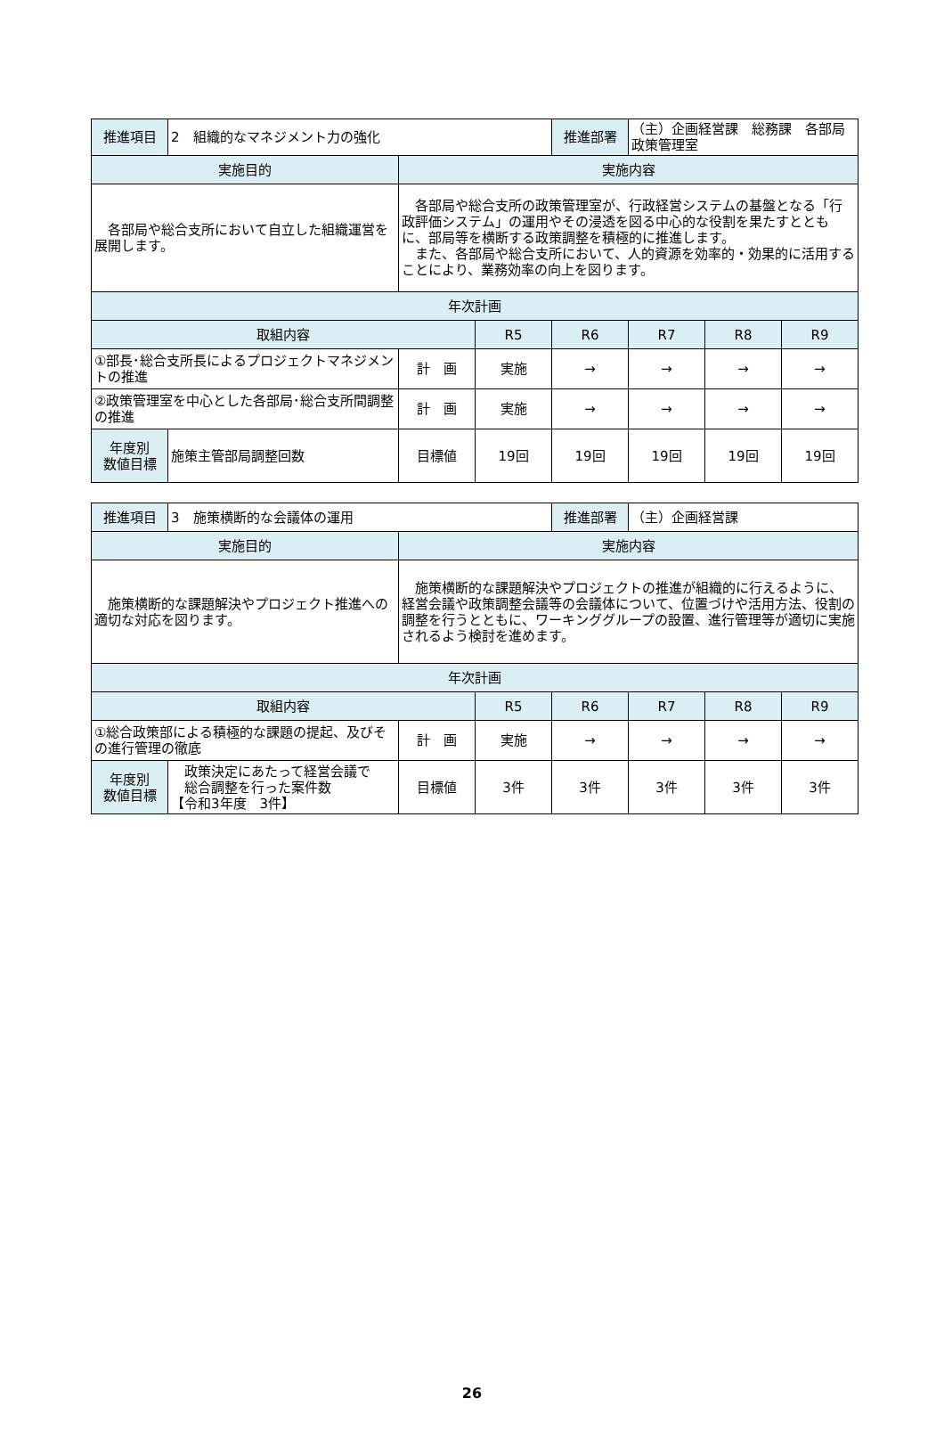| 推進項目 | 2 組織的なマネジメント力の強化 | | | 推進部署 | （主）企画経営課 総務課 各部局政策管理室 | | |
| 実施目的 | | 実施内容 | | | | | |
| 各部局や総合支所において自立した組織運営を展開します。 | | 各部局や総合支所の政策管理室が、行政経営システムの基盤となる「行政評価システム」の運用やその浸透を図る中心的な役割を果たすとともに、部局等を横断する政策調整を積極的に推進します。 また、各部局や総合支所において、人的資源を効率的・効果的に活用することにより、業務効率の向上を図ります。 | | | | | |
| 年次計画 | | | | | | | |
| 取組内容 | | | R5 | R6 | R7 | R8 | R9 |
| ①部長･総合支所長によるプロジェクトマネジメントの推進 | | 計 画 | 実施 | → | → | → | → |
| ②政策管理室を中心とした各部局･総合支所間調整の推進 | | 計 画 | 実施 | → | → | → | → |
| 年度別 数値目標 | 施策主管部局調整回数 | 目標値 | 19回 | 19回 | 19回 | 19回 | 19回 |
| 推進項目 | 3 施策横断的な会議体の運用 | | | 推進部署 | （主）企画経営課 | | |
| 実施目的 | | 実施内容 | | | | | |
| 施策横断的な課題解決やプロジェクト推進への適切な対応を図ります。 | | 施策横断的な課題解決やプロジェクトの推進が組織的に行えるように、経営会議や政策調整会議等の会議体について、位置づけや活用方法、役割の調整を行うとともに、ワーキンググループの設置、進行管理等が適切に実施されるよう検討を進めます。 | | | | | |
| 年次計画 | | | | | | | |
| 取組内容 | | | R5 | R6 | R7 | R8 | R9 |
| ①総合政策部による積極的な課題の提起、及びその進行管理の徹底 | | 計 画 | 実施 | → | → | → | → |
| 年度別 数値目標 | 政策決定にあたって経営会議で 総合調整を行った案件数 【令和3年度 3件】 | 目標値 | 3件 | 3件 | 3件 | 3件 | 3件 |
26